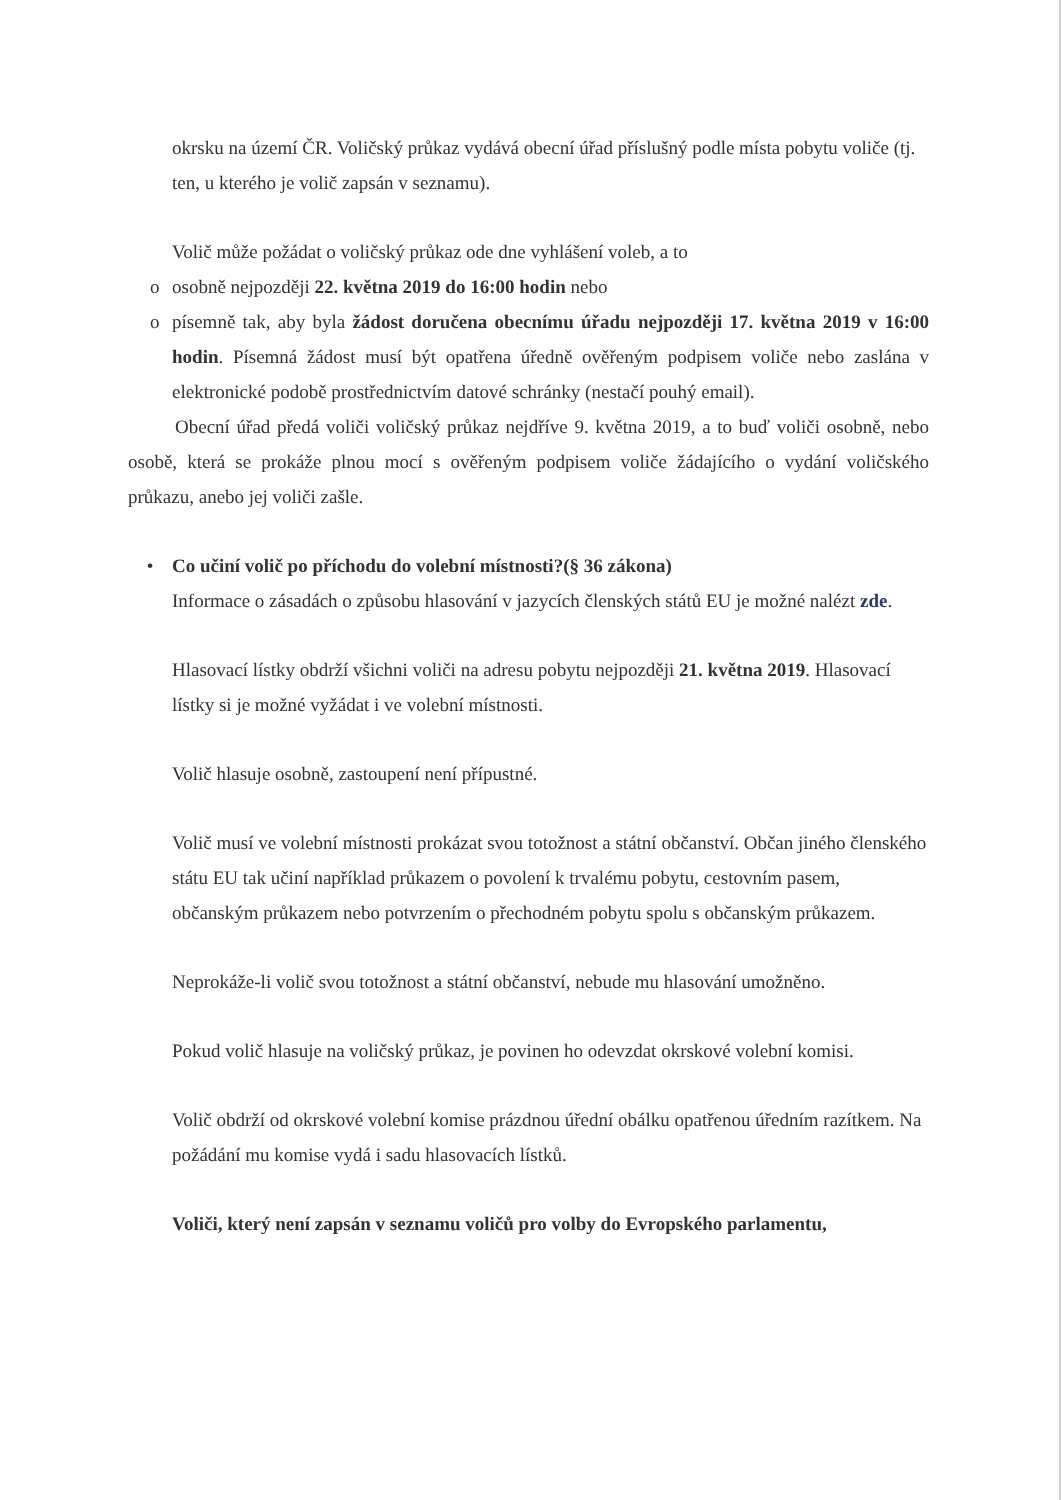okrsku na území ČR. Voličský průkaz vydává obecní úřad příslušný podle místa pobytu voliče (tj. ten, u kterého je volič zapsán v seznamu).
Volič může požádat o voličský průkaz ode dne vyhlášení voleb, a to
o osobně nejpozději 22. května 2019 do 16:00 hodin nebo
o písemně tak, aby byla žádost doručena obecnímu úřadu nejpozději 17. května 2019 v 16:00 hodin. Písemná žádost musí být opatřena úředně ověřeným podpisem voliče nebo zaslána v elektronické podobě prostřednictvím datové schránky (nestačí pouhý email).
Obecní úřad předá voliči voličský průkaz nejdříve 9. května 2019, a to buď voliči osobně, nebo osobě, která se prokáže plnou mocí s ověřeným podpisem voliče žádajícího o vydání voličského průkazu, anebo jej voliči zašle.
• Co učiní volič po příchodu do volební místnosti?(§ 36 zákona)
Informace o zásadách o způsobu hlasování v jazycích členských států EU je možné nalézt zde.
Hlasovací lístky obdrží všichni voliči na adresu pobytu nejpozději 21. května 2019. Hlasovací lístky si je možné vyžádat i ve volební místnosti.
Volič hlasuje osobně, zastoupení není přípustné.
Volič musí ve volební místnosti prokázat svou totožnost a státní občanství. Občan jiného členského státu EU tak učiní například průkazem o povolení k trvalému pobytu, cestovním pasem, občanským průkazem nebo potvrzením o přechodném pobytu spolu s občanským průkazem.
Neprokáže-li volič svou totožnost a státní občanství, nebude mu hlasování umožněno.
Pokud volič hlasuje na voličský průkaz, je povinen ho odevzdat okrskové volební komisi.
Volič obdrží od okrskové volební komise prázdnou úřední obálku opatřenou úředním razítkem. Na požádání mu komise vydá i sadu hlasovacích lístků.
Voliči, který není zapsán v seznamu voličů pro volby do Evropského parlamentu,